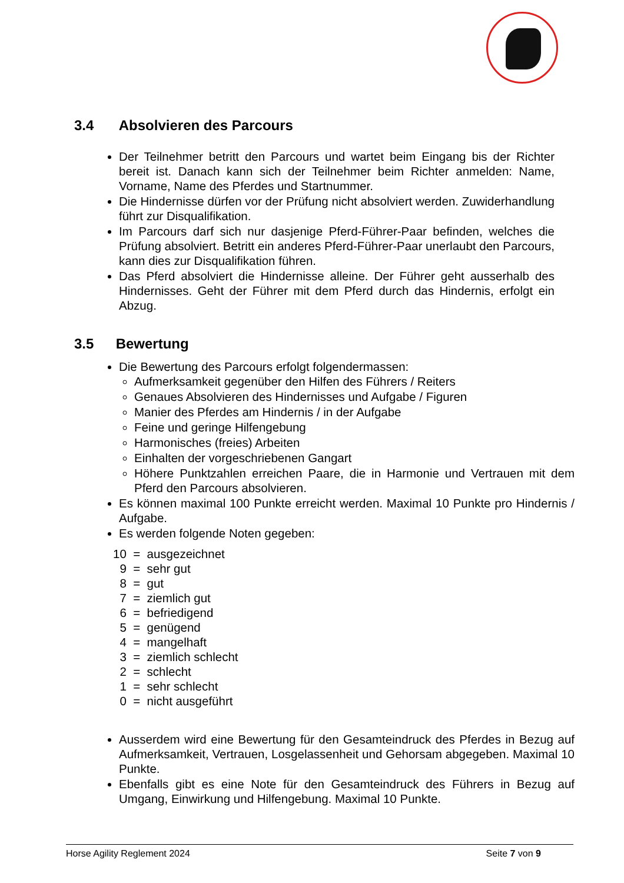3.4 Absolvieren des Parcours
Der Teilnehmer betritt den Parcours und wartet beim Eingang bis der Richter bereit ist. Danach kann sich der Teilnehmer beim Richter anmelden: Name, Vorname, Name des Pferdes und Startnummer.
Die Hindernisse dürfen vor der Prüfung nicht absolviert werden. Zuwiderhandlung führt zur Disqualifikation.
Im Parcours darf sich nur dasjenige Pferd-Führer-Paar befinden, welches die Prüfung absolviert. Betritt ein anderes Pferd-Führer-Paar unerlaubt den Parcours, kann dies zur Disqualifikation führen.
Das Pferd absolviert die Hindernisse alleine. Der Führer geht ausserhalb des Hindernisses. Geht der Führer mit dem Pferd durch das Hindernis, erfolgt ein Abzug.
3.5 Bewertung
Die Bewertung des Parcours erfolgt folgendermassen:
Aufmerksamkeit gegenüber den Hilfen des Führers / Reiters
Genaues Absolvieren des Hindernisses und Aufgabe / Figuren
Manier des Pferdes am Hindernis / in der Aufgabe
Feine und geringe Hilfengebung
Harmonisches (freies) Arbeiten
Einhalten der vorgeschriebenen Gangart
Höhere Punktzahlen erreichen Paare, die in Harmonie und Vertrauen mit dem Pferd den Parcours absolvieren.
Es können maximal 100 Punkte erreicht werden. Maximal 10 Punkte pro Hindernis / Aufgabe.
Es werden folgende Noten gegeben:
10 = ausgezeichnet
9 = sehr gut
8 = gut
7 = ziemlich gut
6 = befriedigend
5 = genügend
4 = mangelhaft
3 = ziemlich schlecht
2 = schlecht
1 = sehr schlecht
0 = nicht ausgeführt
Ausserdem wird eine Bewertung für den Gesamteindruck des Pferdes in Bezug auf Aufmerksamkeit, Vertrauen, Losgelassenheit und Gehorsam abgegeben. Maximal 10 Punkte.
Ebenfalls gibt es eine Note für den Gesamteindruck des Führers in Bezug auf Umgang, Einwirkung und Hilfengebung. Maximal 10 Punkte.
Horse Agility Reglement 2024 Seite 7 von 9